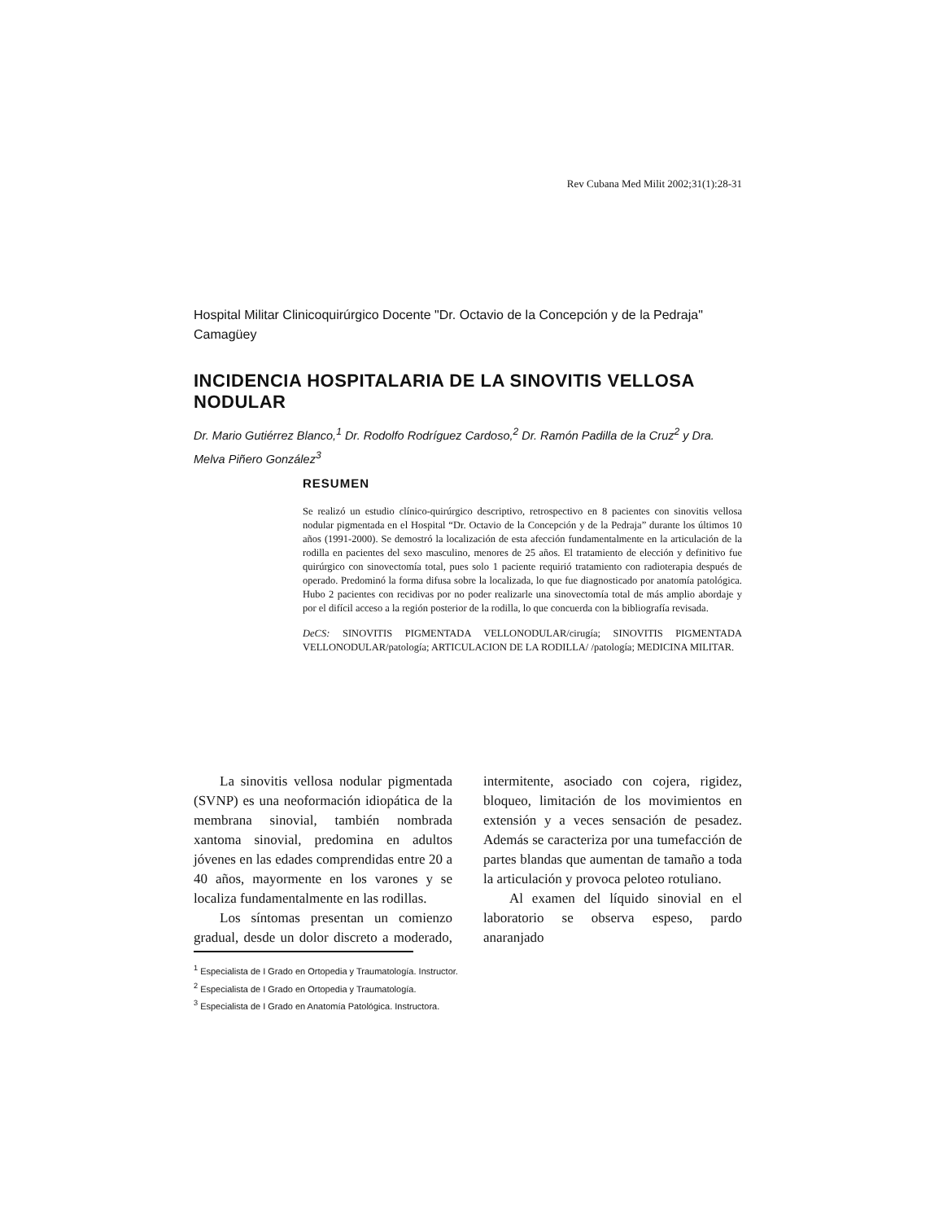Rev Cubana Med Milit 2002;31(1):28-31
Hospital Militar Clinicoquirúrgico Docente "Dr. Octavio de la Concepción y de la Pedraja"
Camagüey
INCIDENCIA HOSPITALARIA DE LA SINOVITIS VELLOSA NODULAR
Dr. Mario Gutiérrez Blanco,<sup>1</sup> Dr. Rodolfo Rodríguez Cardoso,<sup>2</sup> Dr. Ramón Padilla de la Cruz<sup>2</sup> y Dra. Melva Piñero González<sup>3</sup>
RESUMEN
Se realizó un estudio clínico-quirúrgico descriptivo, retrospectivo en 8 pacientes con sinovitis vellosa nodular pigmentada en el Hospital “Dr. Octavio de la Concepción y de la Pedraja” durante los últimos 10 años (1991-2000). Se demostró la localización de esta afección fundamentalmente en la articulación de la rodilla en pacientes del sexo masculino, menores de 25 años. El tratamiento de elección y definitivo fue quirúrgico con sinovectomía total, pues solo 1 paciente requirió tratamiento con radioterapia después de operado. Predominó la forma difusa sobre la localizada, lo que fue diagnosticado por anatomía patológica. Hubo 2 pacientes con recidivas por no poder realizarle una sinovectomía total de más amplio abordaje y por el difícil acceso a la región posterior de la rodilla, lo que concuerda con la bibliografía revisada.
DeCS: SINOVITIS PIGMENTADA VELLONODULAR/cirugía; SINOVITIS PIGMENTADA VELLONODULAR/patología; ARTICULACION DE LA RODILLA/ /patología; MEDICINA MILITAR.
La sinovitis vellosa nodular pigmentada (SVNP) es una neoformación idiopática de la membrana sinovial, también nombrada xantoma sinovial, predomina en adultos jóvenes en las edades comprendidas entre 20 a 40 años, mayormente en los varones y se localiza fundamentalmente en las rodillas.
Los síntomas presentan un comienzo gradual, desde un dolor discreto a moderado, intermitente, asociado con cojera, rigidez, bloqueo, limitación de los movimientos en extensión y a veces sensación de pesadez. Además se caracteriza por una tumefacción de partes blandas que aumentan de tamaño a toda la articulación y provoca peloteo rotuliano.
Al examen del líquido sinovial en el laboratorio se observa espeso, pardo anaranjado
<sup>1</sup> Especialista de I Grado en Ortopedia y Traumatología. Instructor.
<sup>2</sup> Especialista de I Grado en Ortopedia y Traumatología.
<sup>3</sup> Especialista de I Grado en Anatomía Patológica. Instructora.